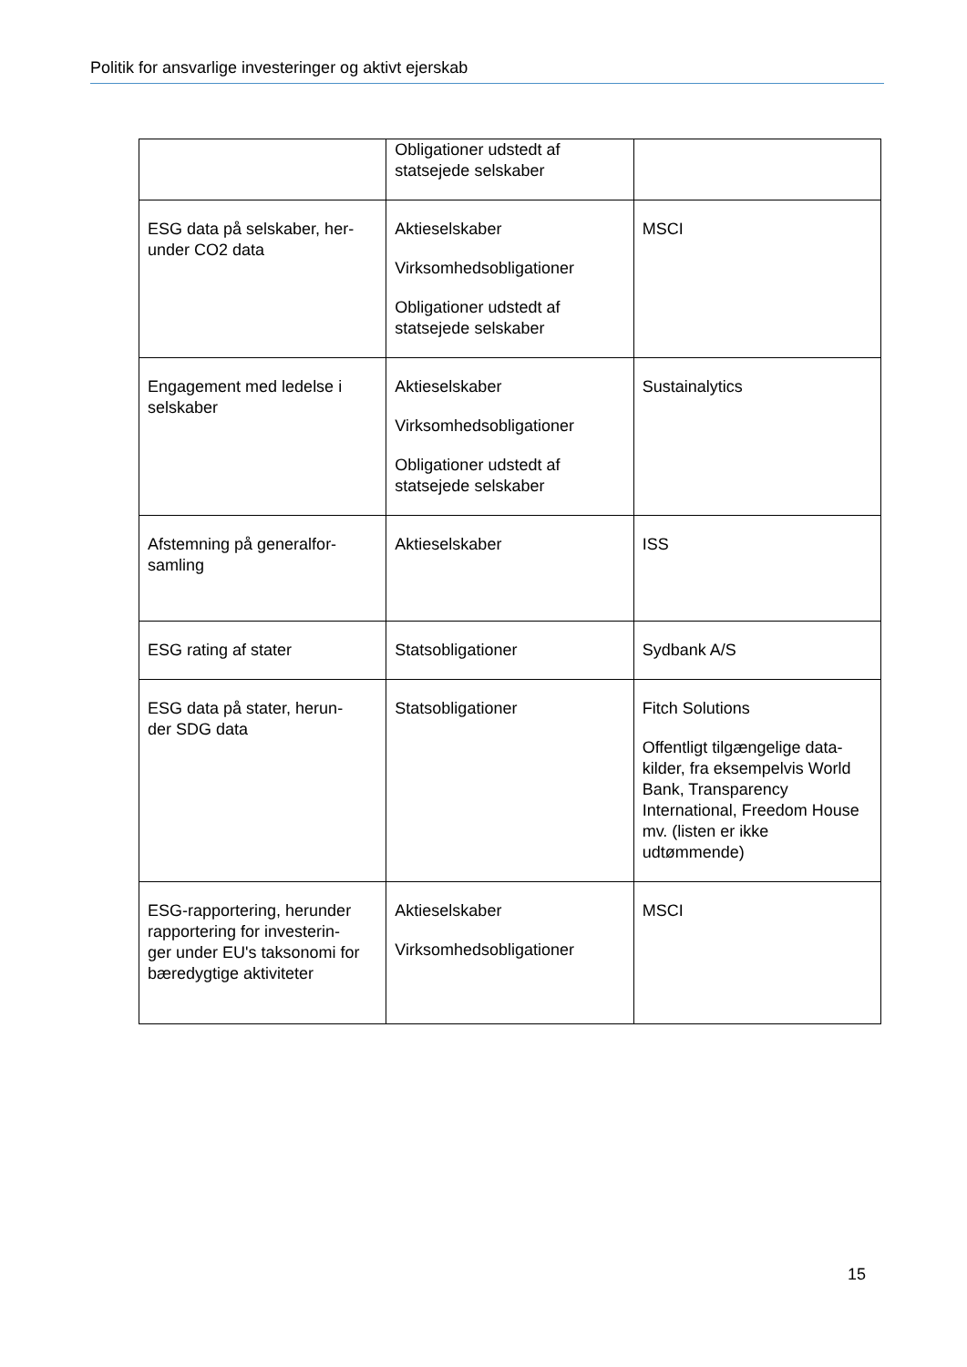Politik for ansvarlige investeringer og aktivt ejerskab
| | Obligationer udstedt af statsejede selskaber | |
| ESG data på selskaber, her- under CO2 data | Aktieselskaber Virksomhedsobligationer Obligationer udstedt af statsejede selskaber | MSCI |
| Engagement med ledelse i selskaber | Aktieselskaber Virksomhedsobligationer Obligationer udstedt af statsejede selskaber | Sustainalytics |
| Afstemning på generalfor- samling | Aktieselskaber | ISS |
| ESG rating af stater | Statsobligationer | Sydbank A/S |
| ESG data på stater, herun- der SDG data | Statsobligationer | Fitch Solutions Offentligt tilgængelige data- kilder, fra eksempelvis World Bank, Transparency International, Freedom House mv. (listen er ikke udtømmende) |
| ESG-rapportering, herunder rapportering for investerin- ger under EU's taksonomi for bæredygtige aktiviteter | Aktieselskaber Virksomhedsobligationer | MSCI |
15